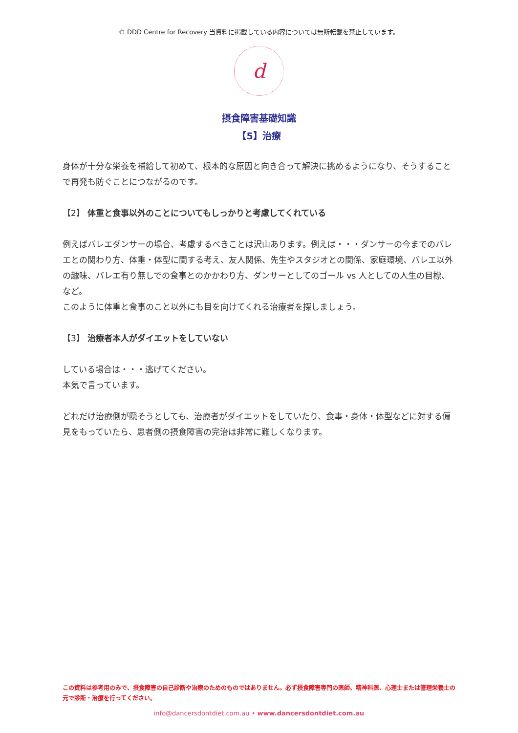© DDD Centre for Recovery 当資料に掲載している内容については無断転載を禁止しています。
d
摂食障害基礎知識
【5】治療
身体が十分な栄養を補給して初めて、根本的な原因と向き合って解決に挑めるようになり、そうすることで再発も防ぐことにつながるのです。
【2】 体重と食事以外のことについてもしっかりと考慮してくれている
例えばバレエダンサーの場合、考慮するべきことは沢山あります。例えば・・・ダンサーの今までのバレエとの関わり方、体重・体型に関する考え、友人関係、先生やスタジオとの関係、家庭環境、バレエ以外の趣味、バレエ有り無しでの食事とのかかわり方、ダンサーとしてのゴール vs 人としての人生の目標、など。
このように体重と食事のこと以外にも目を向けてくれる治療者を探しましょう。
【3】 治療者本人がダイエットをしていない
している場合は・・・逃げてください。
本気で言っています。
どれだけ治療側が隠そうとしても、治療者がダイエットをしていたり、食事・身体・体型などに対する偏見をもっていたら、患者側の摂食障害の完治は非常に難しくなります。
この資料は参考用のみで、摂食障害の自己診断や治療のためのものではありません。必ず摂食障害専門の医師、精神科医、心理士または管理栄養士の元で診断・治療を行ってください。
info@dancersdontdiet.com.au • www.dancersdontdiet.com.au